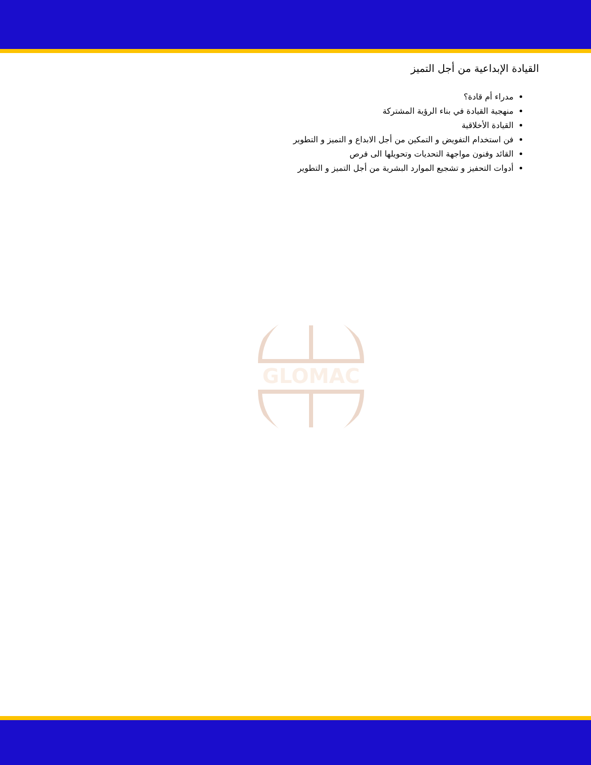القيادة الإبداعية من أجل التميز
مدراء أم قادة؟
منهجية القيادة في بناء الرؤية المشتركة
القيادة الأخلاقية
فن استخدام التفويض و التمكين من أجل الابداع و التميز و التطوير
القائد وفنون مواجهة التحديات وتحويلها الى فرص
أدوات التحفيز و تشجيع الموارد البشرية من أجل التميز و التطوير
GLOMAC